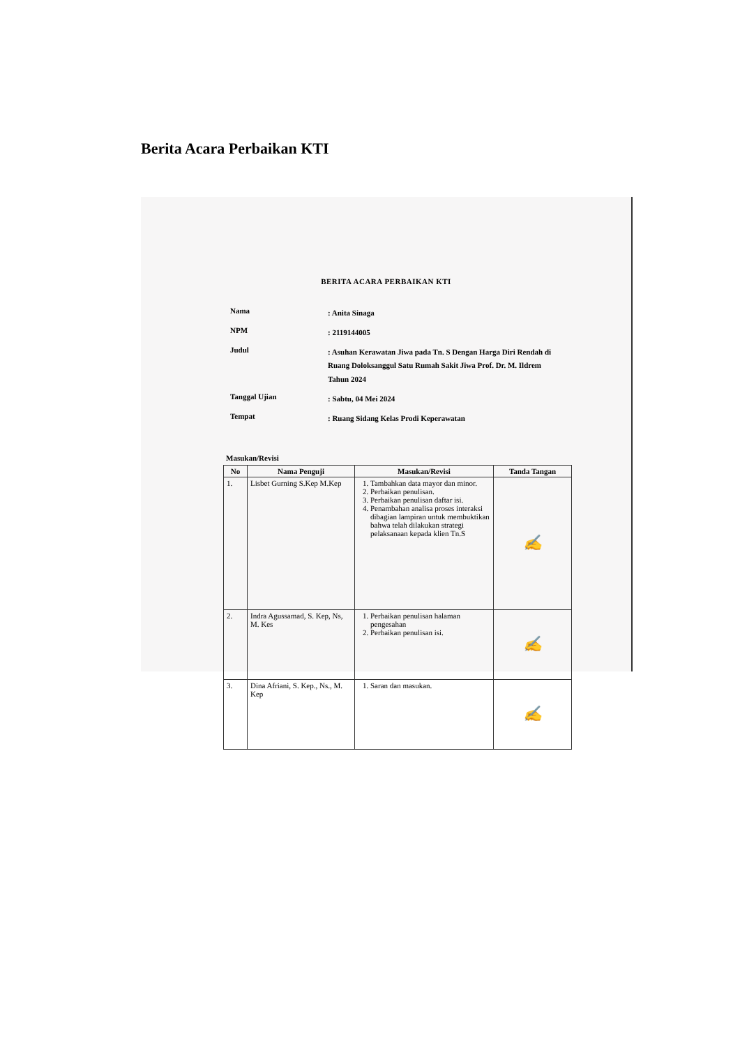Berita Acara Perbaikan KTI
BERITA ACARA PERBAIKAN KTI
Nama: Anita Sinaga
NPM: 2119144005
Judul: Asuhan Kerawatan Jiwa pada Tn. S Dengan Harga Diri Rendah di Ruang Doloksanggul Satu Rumah Sakit Jiwa Prof. Dr. M. Ildrem Tahun 2024
Tanggal Ujian: Sabtu, 04 Mei 2024
Tempat: Ruang Sidang Kelas Prodi Keperawatan
Masukan/Revisi
| No | Nama Penguji | Masukan/Revisi | Tanda Tangan |
| --- | --- | --- | --- |
| 1. | Lisbet Gurning S.Kep M.Kep | 1. Tambahkan data mayor dan minor. 2. Perbaikan penulisan. 3. Perbaikan penulisan daftar isi. 4. Penambahan analisa proses interaksi dibagian lampiran untuk membuktikan bahwa telah dilakukan strategi pelaksanaan kepada klien Tn.S | ✍ |
| 2. | Indra Agussamad, S. Kep, Ns, M. Kes | 1. Perbaikan penulisan halaman pengesahan 2. Perbaikan penulisan isi. | ✍ |
| 3. | Dina Afriani, S. Kep., Ns., M. Kep | 1. Saran dan masukan. | ✍ |